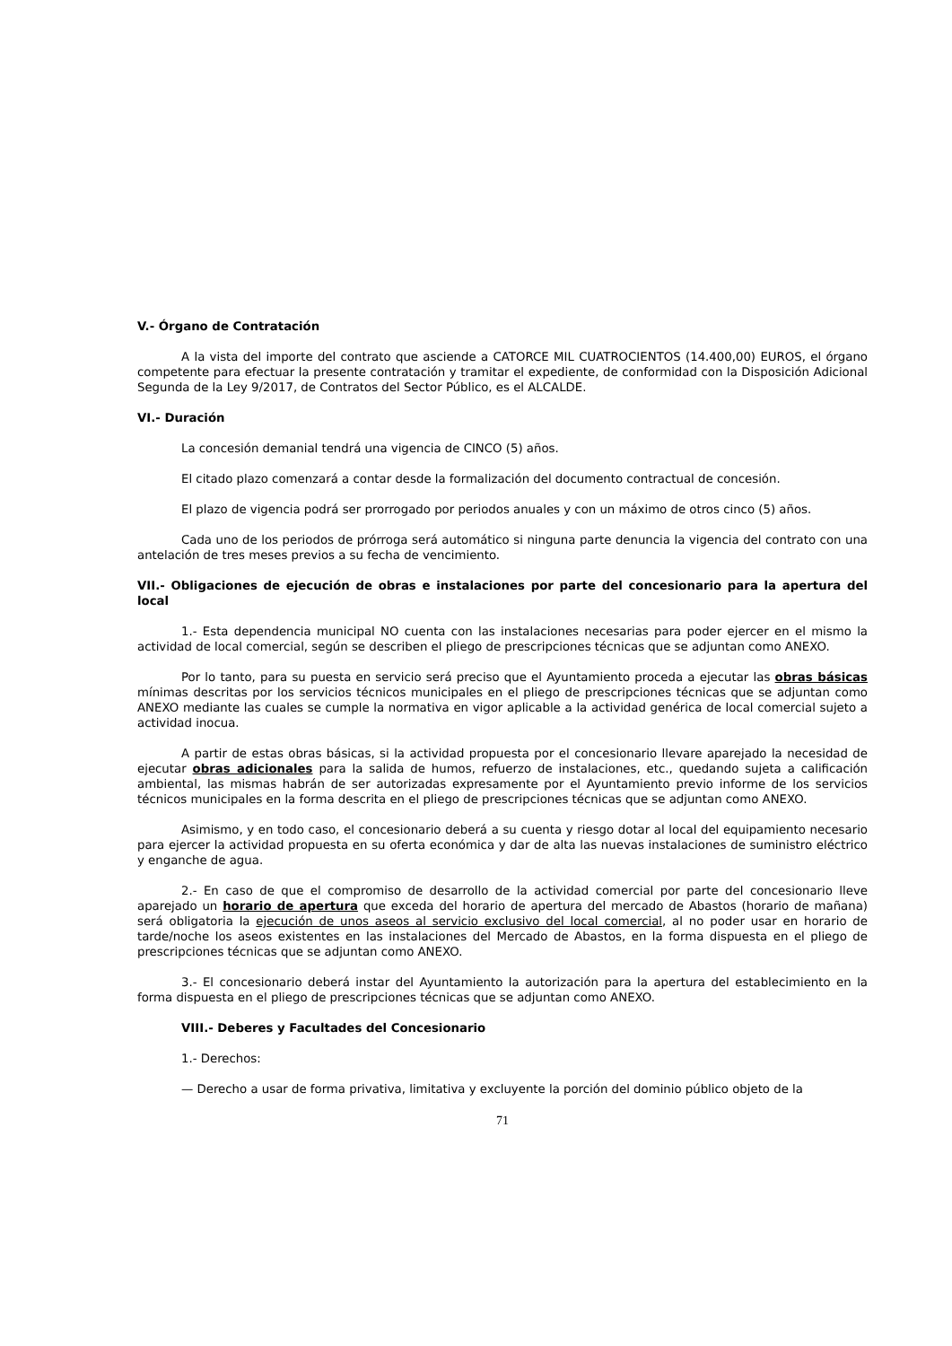V.- Órgano de Contratación
A la vista del importe del contrato que asciende a CATORCE MIL CUATROCIENTOS (14.400,00) EUROS, el órgano competente para efectuar la presente contratación y tramitar el expediente, de conformidad con la Disposición Adicional Segunda de la Ley 9/2017, de Contratos del Sector Público, es el ALCALDE.
VI.- Duración
La concesión demanial tendrá una vigencia de CINCO (5) años.
El citado plazo comenzará a contar desde la formalización del documento contractual de concesión.
El plazo de vigencia podrá ser prorrogado por periodos anuales y con un máximo de otros cinco (5) años.
Cada uno de los periodos de prórroga será automático si ninguna parte denuncia la vigencia del contrato con una antelación de tres meses previos a su fecha de vencimiento.
VII.- Obligaciones de ejecución de obras e instalaciones por parte del concesionario para la apertura del local
1.- Esta dependencia municipal NO cuenta con las instalaciones necesarias para poder ejercer en el mismo la actividad de local comercial, según se describen el pliego de prescripciones técnicas que se adjuntan como ANEXO.
Por lo tanto, para su puesta en servicio será preciso que el Ayuntamiento proceda a ejecutar las obras básicas mínimas descritas por los servicios técnicos municipales en el pliego de prescripciones técnicas que se adjuntan como ANEXO mediante las cuales se cumple la normativa en vigor aplicable a la actividad genérica de local comercial sujeto a actividad inocua.
A partir de estas obras básicas, si la actividad propuesta por el concesionario llevare aparejado la necesidad de ejecutar obras adicionales para la salida de humos, refuerzo de instalaciones, etc., quedando sujeta a calificación ambiental, las mismas habrán de ser autorizadas expresamente por el Ayuntamiento previo informe de los servicios técnicos municipales en la forma descrita en el pliego de prescripciones técnicas que se adjuntan como ANEXO.
Asimismo, y en todo caso, el concesionario deberá a su cuenta y riesgo dotar al local del equipamiento necesario para ejercer la actividad propuesta en su oferta económica y dar de alta las nuevas instalaciones de suministro eléctrico y enganche de agua.
2.- En caso de que el compromiso de desarrollo de la actividad comercial por parte del concesionario lleve aparejado un horario de apertura que exceda del horario de apertura del mercado de Abastos (horario de mañana) será obligatoria la ejecución de unos aseos al servicio exclusivo del local comercial, al no poder usar en horario de tarde/noche los aseos existentes en las instalaciones del Mercado de Abastos, en la forma dispuesta en el pliego de prescripciones técnicas que se adjuntan como ANEXO.
3.- El concesionario deberá instar del Ayuntamiento la autorización para la apertura del establecimiento en la forma dispuesta en el pliego de prescripciones técnicas que se adjuntan como ANEXO.
VIII.- Deberes y Facultades del Concesionario
1.- Derechos:
— Derecho a usar de forma privativa, limitativa y excluyente la porción del dominio público objeto de la
71